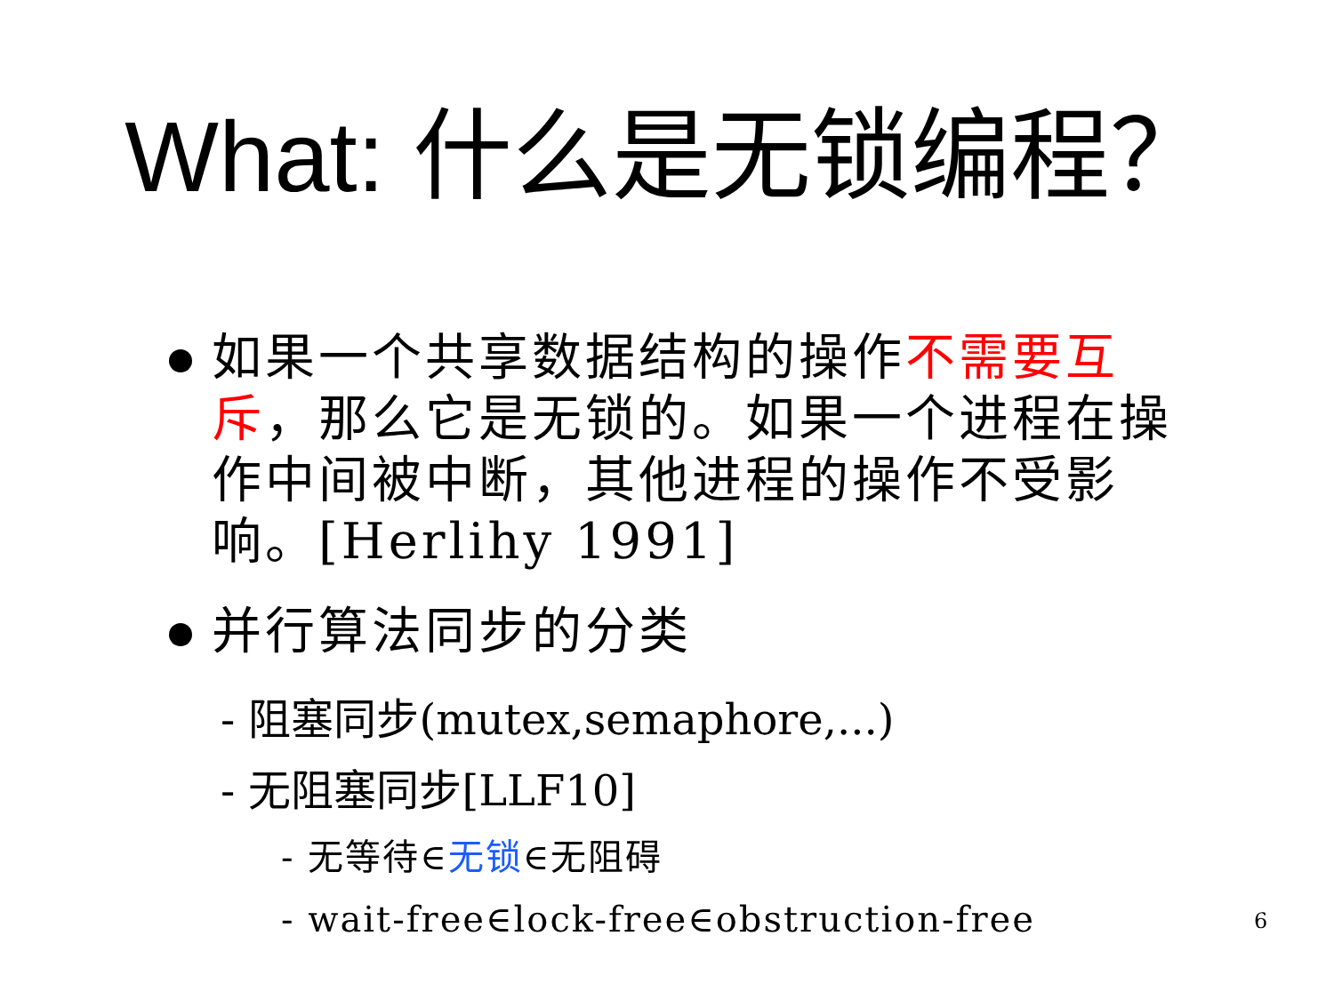What: 什么是无锁编程？
如果一个共享数据结构的操作不需要互斥，那么它是无锁的。如果一个进程在操作中间被中断，其他进程的操作不受影响。[Herlihy 1991]
并行算法同步的分类
- 阻塞同步(mutex,semaphore,...)
- 无阻塞同步[LLF10]
- 无等待∈无锁∈无阻碍
- wait-free∈lock-free∈obstruction-free
6